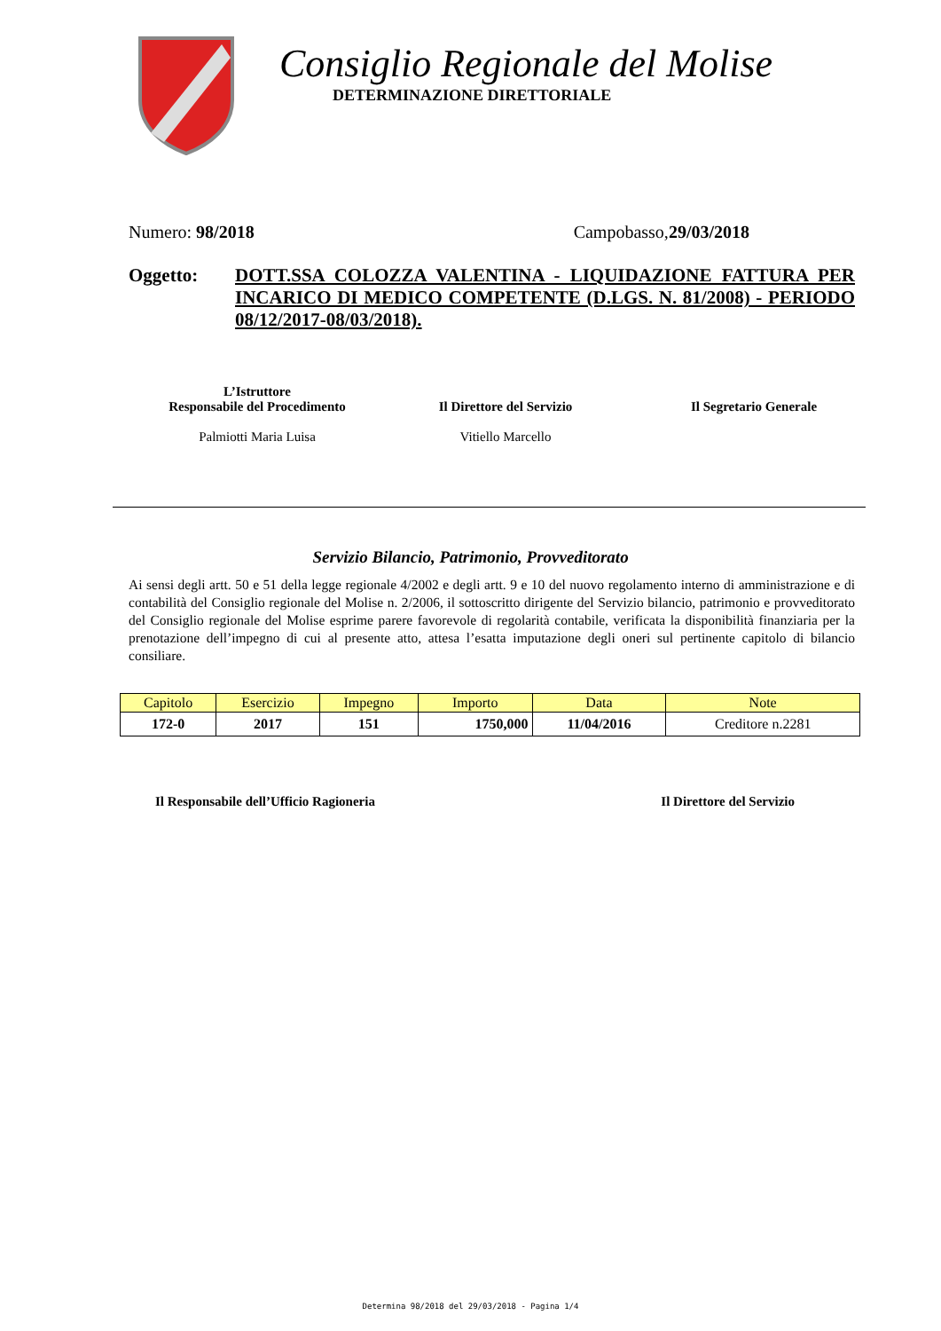Consiglio Regionale del Molise
DETERMINAZIONE DIRETTORIALE
Numero: 98/2018 Campobasso,29/03/2018
Oggetto: DOTT.SSA COLOZZA VALENTINA - LIQUIDAZIONE FATTURA PER INCARICO DI MEDICO COMPETENTE (D.LGS. N. 81/2008) - PERIODO 08/12/2017-08/03/2018).
L’Istruttore
Responsabile del Procedimento
Palmiotti Maria Luisa
Il Direttore del Servizio
Vitiello Marcello
Il Segretario Generale
Servizio Bilancio, Patrimonio, Provveditorato
Ai sensi degli artt. 50 e 51 della legge regionale 4/2002 e degli artt. 9 e 10 del nuovo regolamento interno di amministrazione e di contabilità del Consiglio regionale del Molise n. 2/2006, il sottoscritto dirigente del Servizio bilancio, patrimonio e provveditorato del Consiglio regionale del Molise esprime parere favorevole di regolarità contabile, verificata la disponibilità finanziaria per la prenotazione dell’impegno di cui al presente atto, attesa l’esatta imputazione degli oneri sul pertinente capitolo di bilancio consiliare.
| Capitolo | Esercizio | Impegno | Importo | Data | Note |
| --- | --- | --- | --- | --- | --- |
| 172-0 | 2017 | 151 | 1750,000 | 11/04/2016 | Creditore n.2281 |
Il Responsabile dell’Ufficio Ragioneria Il Direttore del Servizio
Determina 98/2018 del 29/03/2018 - Pagina 1/4